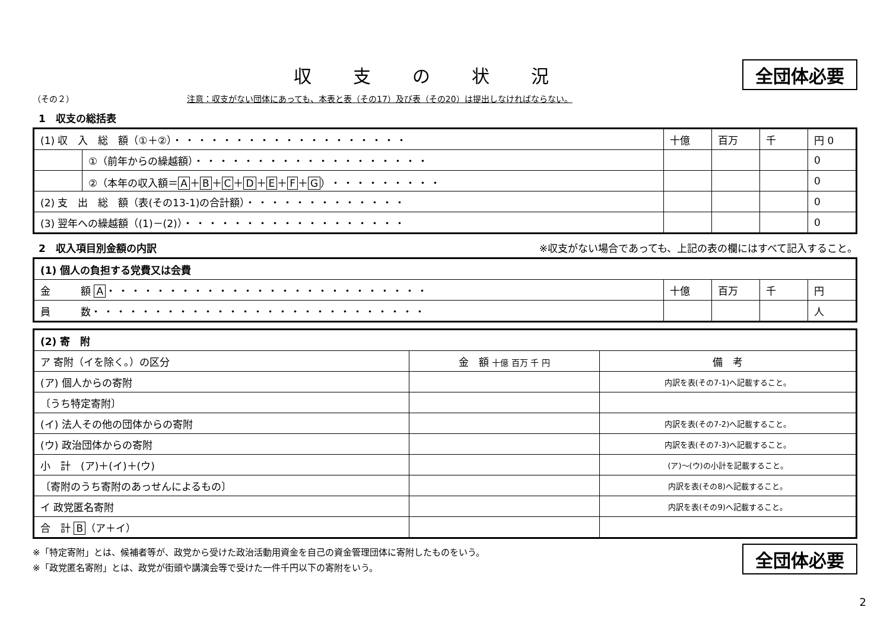収支の状況 全団体必要
（その２） 注意：収支がない団体にあっても、本表と表（その17）及び表（その20）は提出しなければならない。
1　収支の総括表
| (1) 収 入 総 額（①＋②） ・・・・・・・・・・・・・・・・・・・ | | 十億 | 百万 | 千 | 円 0 |
| | ①（前年からの繰越額） ・・・・・・・・・・・・・・・・・・・ | | | | 0 |
| | ②（本年の収入額＝ A ＋ B ＋ C ＋ D ＋ E ＋ F ＋ G ） ・・・・・・・・・ | | | | 0 |
| (2) 支 出 総 額（表(その13-1)の合計額） ・・・・・・・・・・・・・ | | | | | 0 |
| (3) 翌年への繰越額（(1)－(2)） ・・・・・・・・・・・・・・・・・・ | | | | | 0 |
2　収入項目別金額の内訳 ※収支がない場合であっても、上記の表の欄にはすべて記入すること。
| (1) 個人の負担する党費又は会費 | | | | |
| 金 額 A ・・・・・・・・・・・・・・・・・・・・・・・・・・ | 十億 | 百万 | 千 | 円 |
| 員 数 ・・・・・・・・・・・・・・・・・・・・・・・・・・・ | | | | 人 |
| (2) 寄 附 | | |
| ア 寄附（イを除く。）の区分 | 金 額 十億 百万 千 円 | 備 考 |
| (ア) 個人からの寄附 | | 内訳を表(その7-1)へ記載すること。 |
| 〔うち特定寄附〕 | | |
| (イ) 法人その他の団体からの寄附 | | 内訳を表(その7-2)へ記載すること。 |
| (ウ) 政治団体からの寄附 | | 内訳を表(その7-3)へ記載すること。 |
| 小 計 (ア)＋(イ)＋(ウ) | | (ア)～(ウ)の小計を記載すること。 |
| 〔寄附のうち寄附のあっせんによるもの〕 | | 内訳を表(その8)へ記載すること。 |
| イ 政党匿名寄附 | | 内訳を表(その9)へ記載すること。 |
| 合 計 B （ア＋イ） | | |
※「特定寄附」とは、候補者等が、政党から受けた政治活動用資金を自己の資金管理団体に寄附したものをいう。
※「政党匿名寄附」とは、政党が街頭や講演会等で受けた一件千円以下の寄附をいう。
全団体必要
2